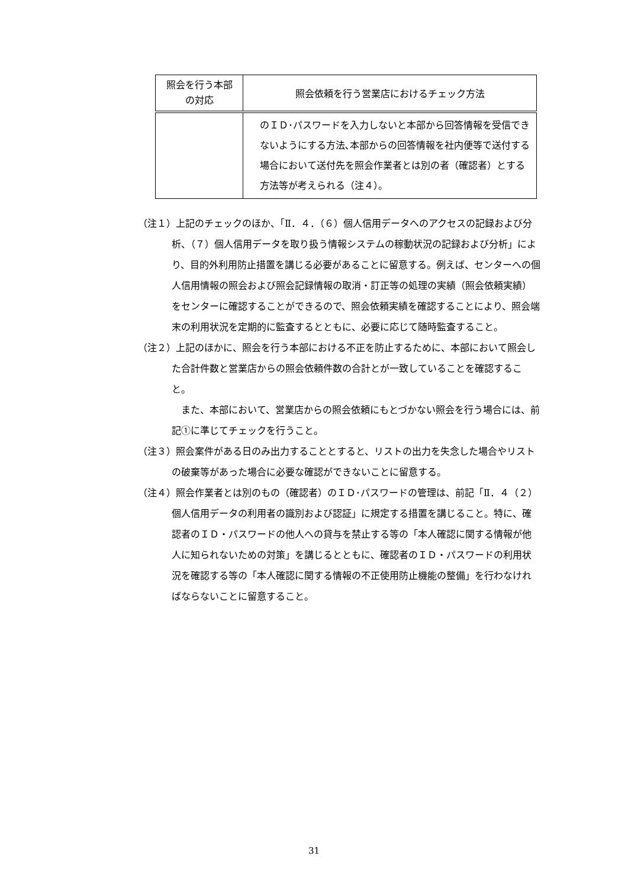| 照会を行う本部 の対応 | 照会依頼を行う営業店におけるチェック方法 |
| --- | --- |
| | のＩＤ･パスワードを入力しないと本部から回答情報を受信できないようにする方法､本部からの回答情報を社内便等で送付する場合において送付先を照会作業者とは別の者（確認者）とする方法等が考えられる（注４）。 |
（注１）上記のチェックのほか、「Ⅱ．４．（６）個人信用データへのアクセスの記録および分析、（７）個人信用データを取り扱う情報システムの稼動状況の記録および分析」により、目的外利用防止措置を講じる必要があることに留意する。例えば、センターへの個人信用情報の照会および照会記録情報の取消・訂正等の処理の実績（照会依頼実績）をセンターに確認することができるので、照会依頼実績を確認することにより、照会端末の利用状況を定期的に監査するとともに、必要に応じて随時監査すること。
（注２）上記のほかに、照会を行う本部における不正を防止するために、本部において照会した合計件数と営業店からの照会依頼件数の合計とが一致していることを確認すること。
また、本部において、営業店からの照会依頼にもとづかない照会を行う場合には、前記①に準じてチェックを行うこと。
（注３）照会案件がある日のみ出力することとすると、リストの出力を失念した場合やリストの破棄等があった場合に必要な確認ができないことに留意する。
（注４）照会作業者とは別のもの（確認者）のＩＤ･パスワードの管理は、前記「Ⅱ．４（２）個人信用データの利用者の識別および認証」に規定する措置を講じること。特に、確認者のＩＤ・パスワードの他人への貸与を禁止する等の「本人確認に関する情報が他人に知られないための対策」を講じるとともに、確認者のＩＤ・パスワードの利用状況を確認する等の「本人確認に関する情報の不正使用防止機能の整備」を行わなければならないことに留意すること。
31